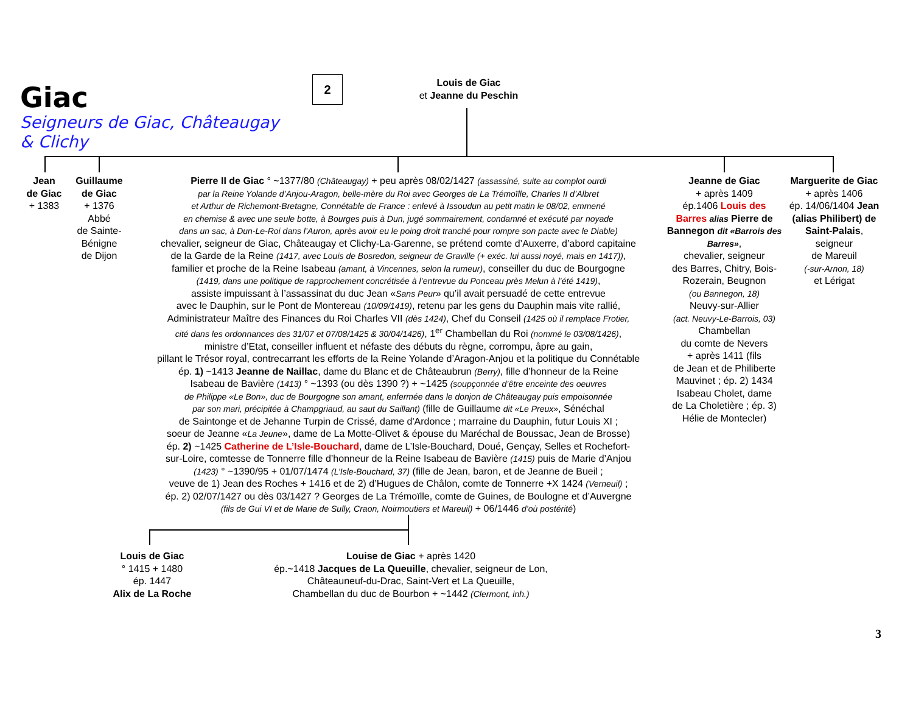2
Giac
Seigneurs de Giac, Châteaugay
& Clichy
Louis de Giac
et Jeanne du Peschin
Jean
de Giac
+ 1383
Guillaume
de Giac
+ 1376
Abbé
de Sainte-
Bénigne
de Dijon
Pierre II de Giac ° ~1377/80 (Châteaugay) + peu après 08/02/1427 (assassiné, suite au complot ourdi
par la Reine Yolande d’Anjou-Aragon, belle-mère du Roi avec Georges de La Trémoïlle, Charles II d’Albret
et Arthur de Richemont-Bretagne, Connétable de France : enlevé à Issoudun au petit matin le 08/02, emmené
en chemise & avec une seule botte, à Bourges puis à Dun, jugé sommairement, condamné et exécuté par noyade
dans un sac, à Dun-Le-Roi dans l’Auron, après avoir eu le poing droit tranché pour rompre son pacte avec le Diable)
chevalier, seigneur de Giac, Châteaugay et Clichy-La-Garenne, se prétend comte d’Auxerre, d’abord capitaine
de la Garde de la Reine (1417, avec Louis de Bosredon, seigneur de Graville (+ exéc. lui aussi noyé, mais en 1417)),
familier et proche de la Reine Isabeau (amant, à Vincennes, selon la rumeur), conseiller du duc de Bourgogne
(1419, dans une politique de rapprochement concrétisée à l’entrevue du Ponceau près Melun à l’été 1419),
assiste impuissant à l’assassinat du duc Jean «Sans Peur» qu’il avait persuadé de cette entrevue
avec le Dauphin, sur le Pont de Montereau (10/09/1419), retenu par les gens du Dauphin mais vite rallié,
Administrateur Maître des Finances du Roi Charles VII (dès 1424), Chef du Conseil (1425 où il remplace Frotier,
cité dans les ordonnances des 31/07 et 07/08/1425 & 30/04/1426), 1<sup>er</sup> Chambellan du Roi (nommé le 03/08/1426),
ministre d’Etat, conseiller influent et néfaste des débuts du règne, corrompu, âpre au gain,
pillant le Trésor royal, contrecarrant les efforts de la Reine Yolande d’Aragon-Anjou et la politique du Connétable
ép. 1) ~1413 Jeanne de Naillac, dame du Blanc et de Châteaubrun (Berry), fille d’honneur de la Reine
Isabeau de Bavière (1413) ° ~1393 (ou dès 1390 ?) + ~1425 (soupçonnée d’être enceinte des oeuvres
de Philippe «Le Bon», duc de Bourgogne son amant, enfermée dans le donjon de Châteaugay puis empoisonnée
par son mari, précipitée à Champgriaud, au saut du Saillant) (fille de Guillaume dit «Le Preux», Sénéchal
de Saintonge et de Jehanne Turpin de Crissé, dame d'Ardonce ; marraine du Dauphin, futur Louis XI ;
soeur de Jeanne «La Jeune», dame de La Motte-Olivet & épouse du Maréchal de Boussac, Jean de Brosse)
ép. 2) ~1425 Catherine de L’Isle-Bouchard, dame de L’Isle-Bouchard, Doué, Gençay, Selles et Rochefort-
sur-Loire, comtesse de Tonnerre fille d’honneur de la Reine Isabeau de Bavière (1415) puis de Marie d’Anjou
(1423) ° ~1390/95 + 01/07/1474 (L’Isle-Bouchard, 37) (fille de Jean, baron, et de Jeanne de Bueil ;
veuve de 1) Jean des Roches + 1416 et de 2) d’Hugues de Châlon, comte de Tonnerre +X 1424 (Verneuil) ;
ép. 2) 02/07/1427 ou dès 03/1427 ? Georges de La Trémoïlle, comte de Guines, de Boulogne et d’Auvergne
(fils de Gui VI et de Marie de Sully, Craon, Noirmoutiers et Mareuil) + 06/1446 d’où postérité)
Jeanne de Giac
+ après 1409
ép.1406 Louis des Barres alias Pierre de Bannegon dit «Barrois des Barres»,
chevalier, seigneur
des Barres, Chitry, Bois-
Rozerain, Beugnon
(ou Bannegon, 18)
Neuvy-sur-Allier
(act. Neuvy-Le-Barrois, 03) Chambellan
du comte de Nevers
+ après 1411 (fils
de Jean et de Philiberte
Mauvinet ; ép. 2) 1434
Isabeau Cholet, dame
de La Choletière ; ép. 3)
Hélie de Montecler)
Marguerite de Giac
+ après 1406
ép. 14/06/1404 Jean (alias Philibert) de Saint-Palais,
seigneur
de Mareuil
(-sur-Arnon, 18)
et Lérigat
Louis de Giac
° 1415 + 1480
ép. 1447
Alix de La Roche
Louise de Giac + après 1420
ép.~1418 Jacques de La Queuille, chevalier, seigneur de Lon,
Châteauneuf-du-Drac, Saint-Vert et La Queuille,
Chambellan du duc de Bourbon + ~1442 (Clermont, inh.)
3